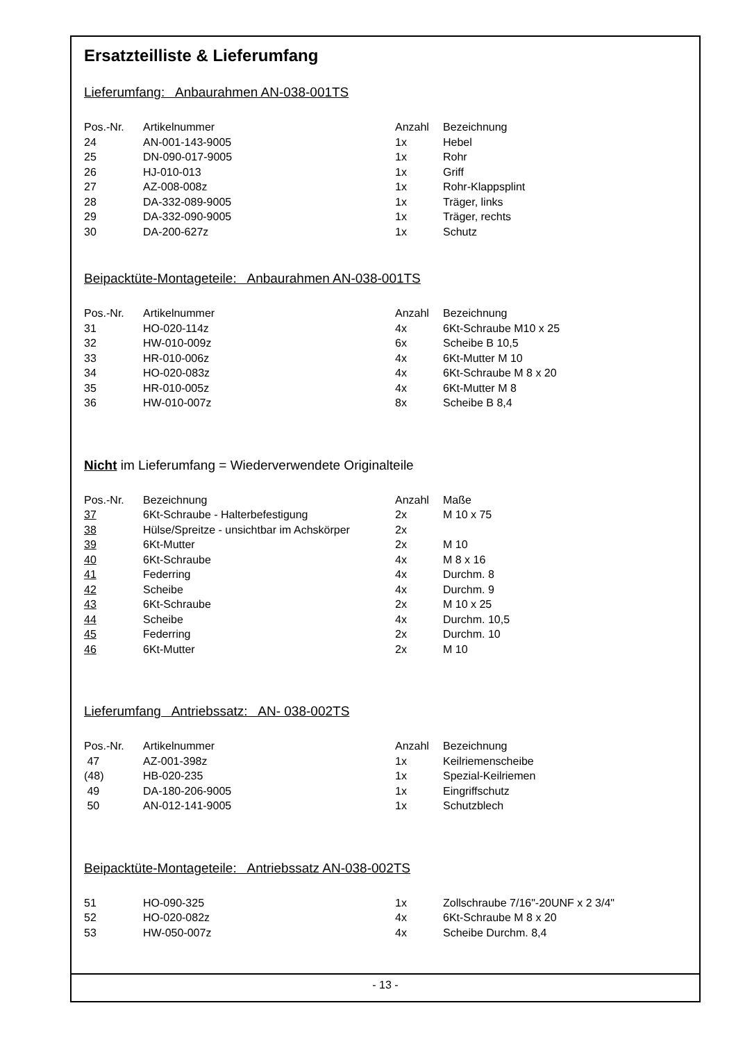Ersatzteilliste & Lieferumfang
Lieferumfang: Anbaurahmen AN-038-001TS
| Pos.-Nr. | Artikelnummer | Anzahl | Bezeichnung |
| --- | --- | --- | --- |
| 24 | AN-001-143-9005 | 1x | Hebel |
| 25 | DN-090-017-9005 | 1x | Rohr |
| 26 | HJ-010-013 | 1x | Griff |
| 27 | AZ-008-008z | 1x | Rohr-Klappsplint |
| 28 | DA-332-089-9005 | 1x | Träger, links |
| 29 | DA-332-090-9005 | 1x | Träger, rechts |
| 30 | DA-200-627z | 1x | Schutz |
Beipacktüte-Montageteile: Anbaurahmen AN-038-001TS
| Pos.-Nr. | Artikelnummer | Anzahl | Bezeichnung |
| --- | --- | --- | --- |
| 31 | HO-020-114z | 4x | 6Kt-Schraube M10 x 25 |
| 32 | HW-010-009z | 6x | Scheibe B 10,5 |
| 33 | HR-010-006z | 4x | 6Kt-Mutter M 10 |
| 34 | HO-020-083z | 4x | 6Kt-Schraube M 8 x 20 |
| 35 | HR-010-005z | 4x | 6Kt-Mutter M 8 |
| 36 | HW-010-007z | 8x | Scheibe B 8,4 |
Nicht im Lieferumfang = Wiederverwendete Originalteile
| Pos.-Nr. | Bezeichnung | Anzahl | Maße |
| --- | --- | --- | --- |
| 37 | 6Kt-Schraube - Halterbefestigung | 2x | M 10 x 75 |
| 38 | Hülse/Spreitze - unsichtbar im Achskörper | 2x | |
| 39 | 6Kt-Mutter | 2x | M 10 |
| 40 | 6Kt-Schraube | 4x | M 8 x 16 |
| 41 | Federring | 4x | Durchm. 8 |
| 42 | Scheibe | 4x | Durchm. 9 |
| 43 | 6Kt-Schraube | 2x | M 10 x 25 |
| 44 | Scheibe | 4x | Durchm. 10,5 |
| 45 | Federring | 2x | Durchm. 10 |
| 46 | 6Kt-Mutter | 2x | M 10 |
Lieferumfang Antriebssatz: AN- 038-002TS
| Pos.-Nr. | Artikelnummer | Anzahl | Bezeichnung |
| --- | --- | --- | --- |
| 47 | AZ-001-398z | 1x | Keilriemenscheibe |
| (48) | HB-020-235 | 1x | Spezial-Keilriemen |
| 49 | DA-180-206-9005 | 1x | Eingriffschutz |
| 50 | AN-012-141-9005 | 1x | Schutzblech |
Beipacktüte-Montageteile: Antriebssatz AN-038-002TS
| 51 | HO-090-325 | 1x | Zollschraube 7/16"-20UNF x 2 3/4" |
| 52 | HO-020-082z | 4x | 6Kt-Schraube M 8 x 20 |
| 53 | HW-050-007z | 4x | Scheibe Durchm. 8,4 |
- 13 -